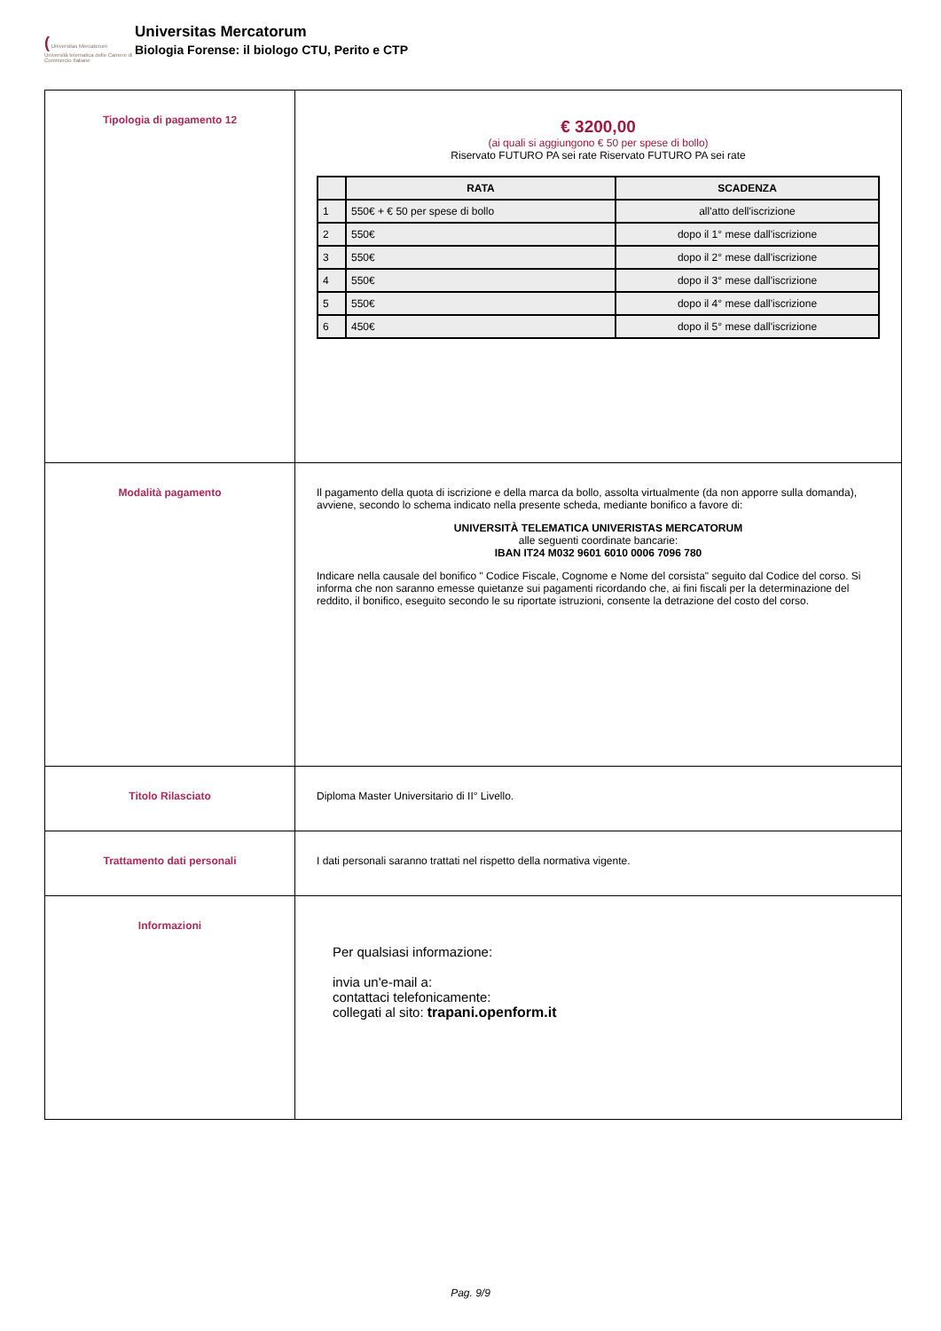( Universitas Mercatorum
Università telematica delle Camere di Commercio Italiane
Universitas Mercatorum
Biologia Forense: il biologo CTU, Perito e CTP
| Tipologia di pagamento 12 | € 3200,00 (ai quali si aggiungono € 50 per spese di bollo) Riservato FUTURO PA sei rate Riservato FUTURO PA sei rate / / RATA / SCADENZA / / --- / --- / --- / / 1 / 550€ + € 50 per spese di bollo / all'atto dell'iscrizione / / 2 / 550€ / dopo il 1° mese dall'iscrizione / / 3 / 550€ / dopo il 2° mese dall'iscrizione / / 4 / 550€ / dopo il 3° mese dall'iscrizione / / 5 / 550€ / dopo il 4° mese dall'iscrizione / / 6 / 450€ / dopo il 5° mese dall'iscrizione / |
| Modalità pagamento | Il pagamento della quota di iscrizione e della marca da bollo, assolta virtualmente (da non apporre sulla domanda), avviene, secondo lo schema indicato nella presente scheda, mediante bonifico a favore di: UNIVERSITÀ TELEMATICA UNIVERISTAS MERCATORUM alle seguenti coordinate bancarie: IBAN IT24 M032 9601 6010 0006 7096 780 Indicare nella causale del bonifico " Codice Fiscale, Cognome e Nome del corsista" seguito dal Codice del corso. Si informa che non saranno emesse quietanze sui pagamenti ricordando che, ai fini fiscali per la determinazione del reddito, il bonifico, eseguito secondo le su riportate istruzioni, consente la detrazione del costo del corso. |
| Titolo Rilasciato | Diploma Master Universitario di II° Livello. |
| Trattamento dati personali | I dati personali saranno trattati nel rispetto della normativa vigente. |
| Informazioni | Per qualsiasi informazione: invia un'e-mail a: contattaci telefonicamente: collegati al sito: trapani.openform.it |
Pag. 9/9